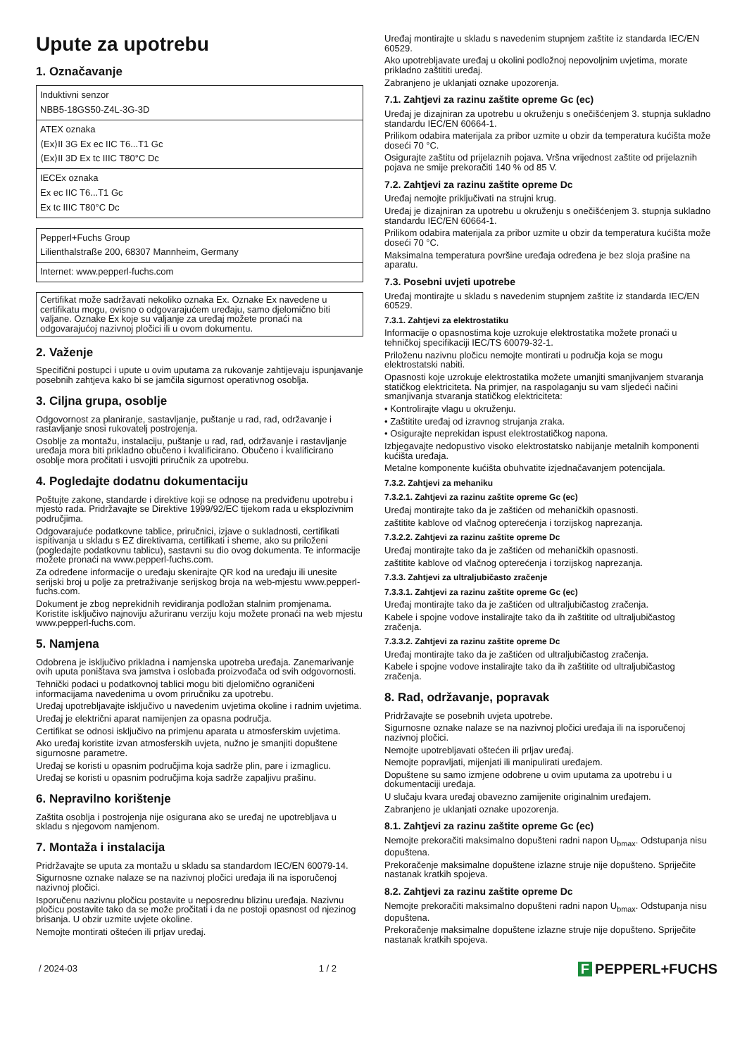Upute za upotrebu
1. Označavanje
| Induktivni senzor NBB5-18GS50-Z4L-3G-3D |
| ATEX oznaka ⟨Ex⟩II 3G Ex ec IIC T6...T1 Gc ⟨Ex⟩II 3D Ex tc IIIC T80°C Dc |
| IECEx oznaka Ex ec IIC T6...T1 Gc Ex tc IIIC T80°C Dc |
| Pepperl+Fuchs Group Lilienthalstraße 200, 68307 Mannheim, Germany |
| Internet: www.pepperl-fuchs.com |
Certifikat može sadržavati nekoliko oznaka Ex. Oznake Ex navedene u certifikatu mogu, ovisno o odgovarajućem uređaju, samo djelomično biti valjane. Oznake Ex koje su valjanje za uređaj možete pronaći na odgovarajućoj nazivnoj pločici ili u ovom dokumentu.
2. Važenje
Specifični postupci i upute u ovim uputama za rukovanje zahtijevaju ispunjavanje posebnih zahtjeva kako bi se jamčila sigurnost operativnog osoblja.
3. Ciljna grupa, osoblje
Odgovornost za planiranje, sastavljanje, puštanje u rad, rad, održavanje i rastavljanje snosi rukovatelj postrojenja.
Osoblje za montažu, instalaciju, puštanje u rad, rad, održavanje i rastavljanje uređaja mora biti prikladno obučeno i kvalificirano. Obučeno i kvalificirano osoblje mora pročitati i usvojiti priručnik za upotrebu.
4. Pogledajte dodatnu dokumentaciju
Poštujte zakone, standarde i direktive koji se odnose na predviđenu upotrebu i mjesto rada. Pridržavajte se Direktive 1999/92/EC tijekom rada u eksplozivnim područjima.
Odgovarajuće podatkovne tablice, priručnici, izjave o sukladnosti, certifikati ispitivanja u skladu s EZ direktivama, certifikati i sheme, ako su priloženi (pogledajte podatkovnu tablicu), sastavni su dio ovog dokumenta. Te informacije možete pronaći na www.pepperl-fuchs.com.
Za određene informacije o uređaju skenirajte QR kod na uređaju ili unesite serijski broj u polje za pretraživanje serijskog broja na web-mjestu www.pepperl-fuchs.com.
Dokument je zbog neprekidnih revidiranja podložan stalnim promjenama. Koristite isključivo najnoviju ažuriranu verziju koju možete pronaći na web mjestu www.pepperl-fuchs.com.
5. Namjena
Odobrena je isključivo prikladna i namjenska upotreba uređaja. Zanemarivanje ovih uputa poništava sva jamstva i oslobađa proizvođača od svih odgovornosti.
Tehnički podaci u podatkovnoj tablici mogu biti djelomično ograničeni informacijama navedenima u ovom priručniku za upotrebu.
Uređaj upotrebljavajte isključivo u navedenim uvjetima okoline i radnim uvjetima.
Uređaj je električni aparat namijenjen za opasna područja.
Certifikat se odnosi isključivo na primjenu aparata u atmosferskim uvjetima.
Ako uređaj koristite izvan atmosferskih uvjeta, nužno je smanjiti dopuštene sigurnosne parametre.
Uređaj se koristi u opasnim područjima koja sadrže plin, pare i izmaglicu.
Uređaj se koristi u opasnim područjima koja sadrže zapaljivu prašinu.
6. Nepravilno korištenje
Zaštita osoblja i postrojenja nije osigurana ako se uređaj ne upotrebljava u skladu s njegovom namjenom.
7. Montaža i instalacija
Pridržavajte se uputa za montažu u skladu sa standardom IEC/EN 60079-14.
Sigurnosne oznake nalaze se na nazivnoj pločici uređaja ili na isporučenoj nazivnoj pločici.
Isporučenu nazivnu pločicu postavite u neposrednu blizinu uređaja. Nazivnu pločicu postavite tako da se može pročitati i da ne postoji opasnost od njezinog brisanja. U obzir uzmite uvjete okoline.
Nemojte montirati oštećen ili prljav uređaj.
Uređaj montirajte u skladu s navedenim stupnjem zaštite iz standarda IEC/EN 60529.
Ako upotrebljavate uređaj u okolini podložnoj nepovoljnim uvjetima, morate prikladno zaštititi uređaj.
Zabranjeno je uklanjati oznake upozorenja.
7.1. Zahtjevi za razinu zaštite opreme Gc (ec)
Uređaj je dizajniran za upotrebu u okruženju s onečišćenjem 3. stupnja sukladno standardu IEC/EN 60664-1.
Prilikom odabira materijala za pribor uzmite u obzir da temperatura kućišta može doseći 70 °C.
Osigurajte zaštitu od prijelaznih pojava. Vršna vrijednost zaštite od prijelaznih pojava ne smije prekoračiti 140 % od 85 V.
7.2. Zahtjevi za razinu zaštite opreme Dc
Uređaj nemojte priključivati na strujni krug.
Uređaj je dizajniran za upotrebu u okruženju s onečišćenjem 3. stupnja sukladno standardu IEC/EN 60664-1.
Prilikom odabira materijala za pribor uzmite u obzir da temperatura kućišta može doseći 70 °C.
Maksimalna temperatura površine uređaja određena je bez sloja prašine na aparatu.
7.3. Posebni uvjeti upotrebe
Uređaj montirajte u skladu s navedenim stupnjem zaštite iz standarda IEC/EN 60529.
7.3.1. Zahtjevi za elektrostatiku
Informacije o opasnostima koje uzrokuje elektrostatika možete pronaći u tehničkoj specifikaciji IEC/TS 60079-32-1.
Priloženu nazivnu pločicu nemojte montirati u područja koja se mogu elektrostatski nabiti.
Opasnosti koje uzrokuje elektrostatika možete umanjiti smanjivanjem stvaranja statičkog elektriciteta. Na primjer, na raspolaganju su vam sljedeći načini smanjivanja stvaranja statičkog elektriciteta:
• Kontrolirajte vlagu u okruženju.
• Zaštitite uređaj od izravnog strujanja zraka.
• Osigurajte neprekidan ispust elektrostatičkog napona.
Izbjegavajte nedopustivo visoko elektrostatsko nabijanje metalnih komponenti kućišta uređaja.
Metalne komponente kućišta obuhvatite izjednačavanjem potencijala.
7.3.2. Zahtjevi za mehaniku
7.3.2.1. Zahtjevi za razinu zaštite opreme Gc (ec)
Uređaj montirajte tako da je zaštićen od mehaničkih opasnosti.
zaštitite kablove od vlačnog opterećenja i torzijskog naprezanja.
7.3.2.2. Zahtjevi za razinu zaštite opreme Dc
Uređaj montirajte tako da je zaštićen od mehaničkih opasnosti.
zaštitite kablove od vlačnog opterećenja i torzijskog naprezanja.
7.3.3. Zahtjevi za ultraljubičasto zračenje
7.3.3.1. Zahtjevi za razinu zaštite opreme Gc (ec)
Uređaj montirajte tako da je zaštićen od ultraljubičastog zračenja.
Kabele i spojne vodove instalirajte tako da ih zaštitite od ultraljubičastog zračenja.
7.3.3.2. Zahtjevi za razinu zaštite opreme Dc
Uređaj montirajte tako da je zaštićen od ultraljubičastog zračenja.
Kabele i spojne vodove instalirajte tako da ih zaštitite od ultraljubičastog zračenja.
8. Rad, održavanje, popravak
Pridržavajte se posebnih uvjeta upotrebe.
Sigurnosne oznake nalaze se na nazivnoj pločici uređaja ili na isporučenoj nazivnoj pločici.
Nemojte upotrebljavati oštećen ili prljav uređaj.
Nemojte popravljati, mijenjati ili manipulirati uređajem.
Dopuštene su samo izmjene odobrene u ovim uputama za upotrebu i u dokumentaciji uređaja.
U slučaju kvara uređaj obavezno zamijenite originalnim uređajem.
Zabranjeno je uklanjati oznake upozorenja.
8.1. Zahtjevi za razinu zaštite opreme Gc (ec)
Nemojte prekoračiti maksimalno dopušteni radni napon U<sub>bmax</sub>. Odstupanja nisu dopuštena.
Prekoračenje maksimalne dopuštene izlazne struje nije dopušteno. Spriječite nastanak kratkih spojeva.
8.2. Zahtjevi za razinu zaštite opreme Dc
Nemojte prekoračiti maksimalno dopušteni radni napon U<sub>bmax</sub>. Odstupanja nisu dopuštena.
Prekoračenje maksimalne dopuštene izlazne struje nije dopušteno. Spriječite nastanak kratkih spojeva.
/ 2024-03 1 / 2 F PEPPERL+FUCHS